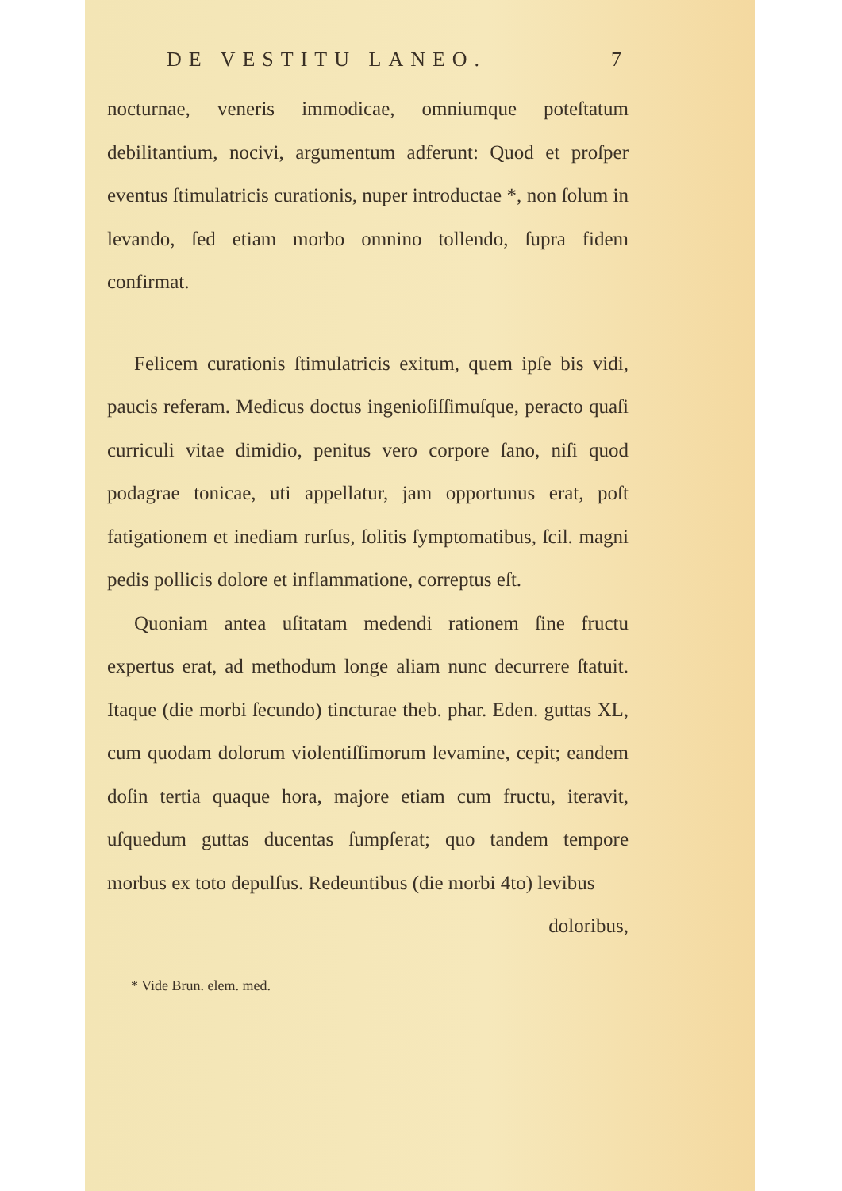DE VESTITU LANEO. 7
nocturnae, veneris immodicae, omniumque poteſtatum debilitantium, nocivi, argumentum adferunt: Quod et proſper eventus ſtimulatricis curationis, nuper introductae *, non ſolum in levando, ſed etiam morbo omnino tollendo, ſupra fidem confirmat.
Felicem curationis ſtimulatricis exitum, quem ipſe bis vidi, paucis referam. Medicus doctus ingenioſiſſimuſque, peracto quaſi curriculi vitae dimidio, penitus vero corpore ſano, niſi quod podagrae tonicae, uti appellatur, jam opportunus erat, poſt fatigationem et inediam rurſus, ſolitis ſymptomatibus, ſcil. magni pedis pollicis dolore et inflammatione, correptus eſt.
Quoniam antea uſitatam medendi rationem ſine fructu expertus erat, ad methodum longe aliam nunc decurrere ſtatuit. Itaque (die morbi ſecundo) tincturae theb. phar. Eden. guttas XL, cum quodam dolorum violentiſſimorum levamine, cepit; eandem doſin tertia quaque hora, majore etiam cum fructu, iteravit, uſquedum guttas ducentas ſumpſerat; quo tandem tempore morbus ex toto depulſus. Redeuntibus (die morbi 4to) levibus
doloribus,
* Vide Brun. elem. med.